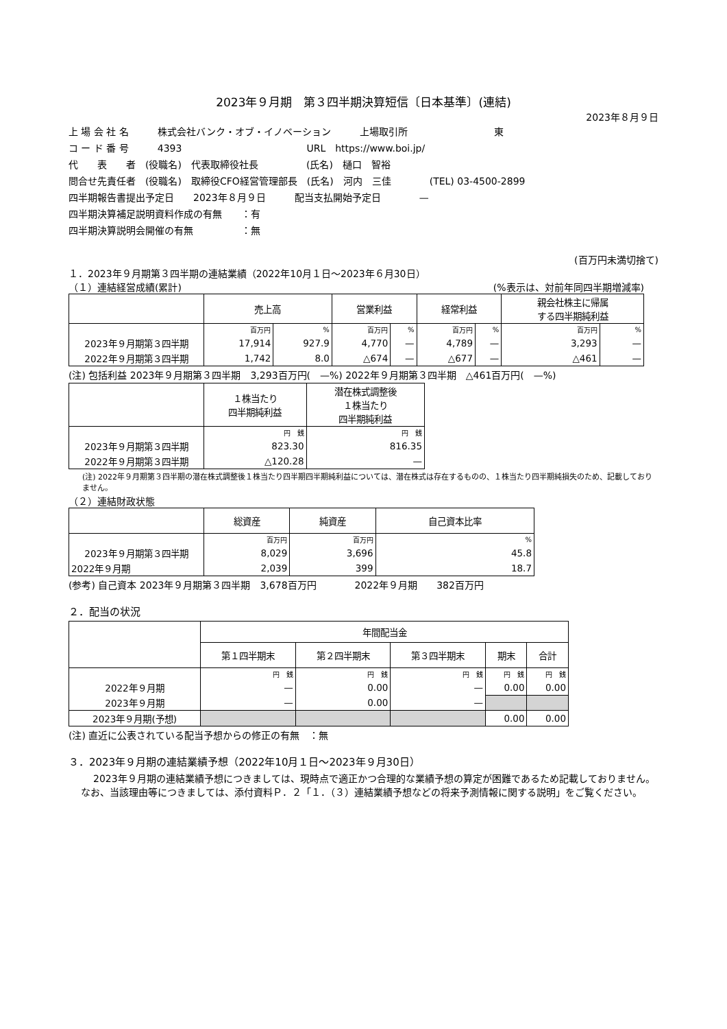2023年９月期　第３四半期決算短信〔日本基準〕(連結)
2023年８月９日
上 場 会 社 名　　　株式会社バンク・オブ・イノベーション　　　上場取引所　　　　　　　　　東
コ ー ド 番 号　　　4393　　　　　　　　　　　　　URL　https://www.boi.jp/
代　　表　　者　(役職名)　代表取締役社長　　　　　(氏名)　樋口　智裕
問合せ先責任者　(役職名)　取締役CFO経営管理部長　(氏名)　河内　三佳　　　　(TEL) 03-4500-2899
四半期報告書提出予定日　　2023年８月９日　　　配当支払開始予定日　　　　—
四半期決算補足説明資料作成の有無　　：有
四半期決算説明会開催の有無　　　　　：無
(百万円未満切捨て)
１．2023年９月期第３四半期の連結業績（2022年10月１日～2023年６月30日）
（１）連結経営成績(累計) (%表示は、対前年同四半期増減率)
| | 売上高 | | 営業利益 | | 経常利益 | | 親会社株主に帰属 する四半期純利益 | |
| --- | --- | --- | --- | --- | --- | --- | --- | --- |
| | 百万円 | % | 百万円 | % | 百万円 | % | 百万円 | % |
| 2023年９月期第３四半期 | 17,914 | 927.9 | 4,770 | — | 4,789 | — | 3,293 | — |
| 2022年９月期第３四半期 | 1,742 | 8.0 | △674 | — | △677 | — | △461 | — |
(注) 包括利益 2023年９月期第３四半期　3,293百万円(　—%) 2022年９月期第３四半期　△461百万円(　—%)
| | １株当たり 四半期純利益 | 潜在株式調整後 １株当たり 四半期純利益 |
| --- | --- | --- |
| | 円 銭 | 円 銭 |
| 2023年９月期第３四半期 | 823.30 | 816.35 |
| 2022年９月期第３四半期 | △120.28 | — |
(注) 2022年９月期第３四半期の潜在株式調整後１株当たり四半期四半期純利益については、潜在株式は存在するものの、１株当たり四半期純損失のため、記載しておりません。
（２）連結財政状態
| | 総資産 | 純資産 | 自己資本比率 |
| --- | --- | --- | --- |
| | 百万円 | 百万円 | % |
| 2023年９月期第３四半期 | 8,029 | 3,696 | 45.8 |
| 2022年９月期 | 2,039 | 399 | 18.7 |
(参考) 自己資本 2023年９月期第３四半期　3,678百万円　　　　2022年９月期　　382百万円
２．配当の状況
| | 年間配当金 | | | | |
| --- | --- | --- | --- | --- | --- |
| | 第１四半期末 | 第２四半期末 | 第３四半期末 | 期末 | 合計 |
| | 円 銭 | 円 銭 | 円 銭 | 円 銭 | 円 銭 |
| 2022年９月期 | — | 0.00 | — | 0.00 | 0.00 |
| 2023年９月期 | — | 0.00 | — | | |
| 2023年９月期(予想) | | | | 0.00 | 0.00 |
(注) 直近に公表されている配当予想からの修正の有無　：無
３．2023年９月期の連結業績予想（2022年10月１日～2023年９月30日）
2023年９月期の連結業績予想につきましては、現時点で適正かつ合理的な業績予想の算定が困難であるため記載しておりません。なお、当該理由等につきましては、添付資料Ｐ．２「１．（３）連結業績予想などの将来予測情報に関する説明」をご覧ください。